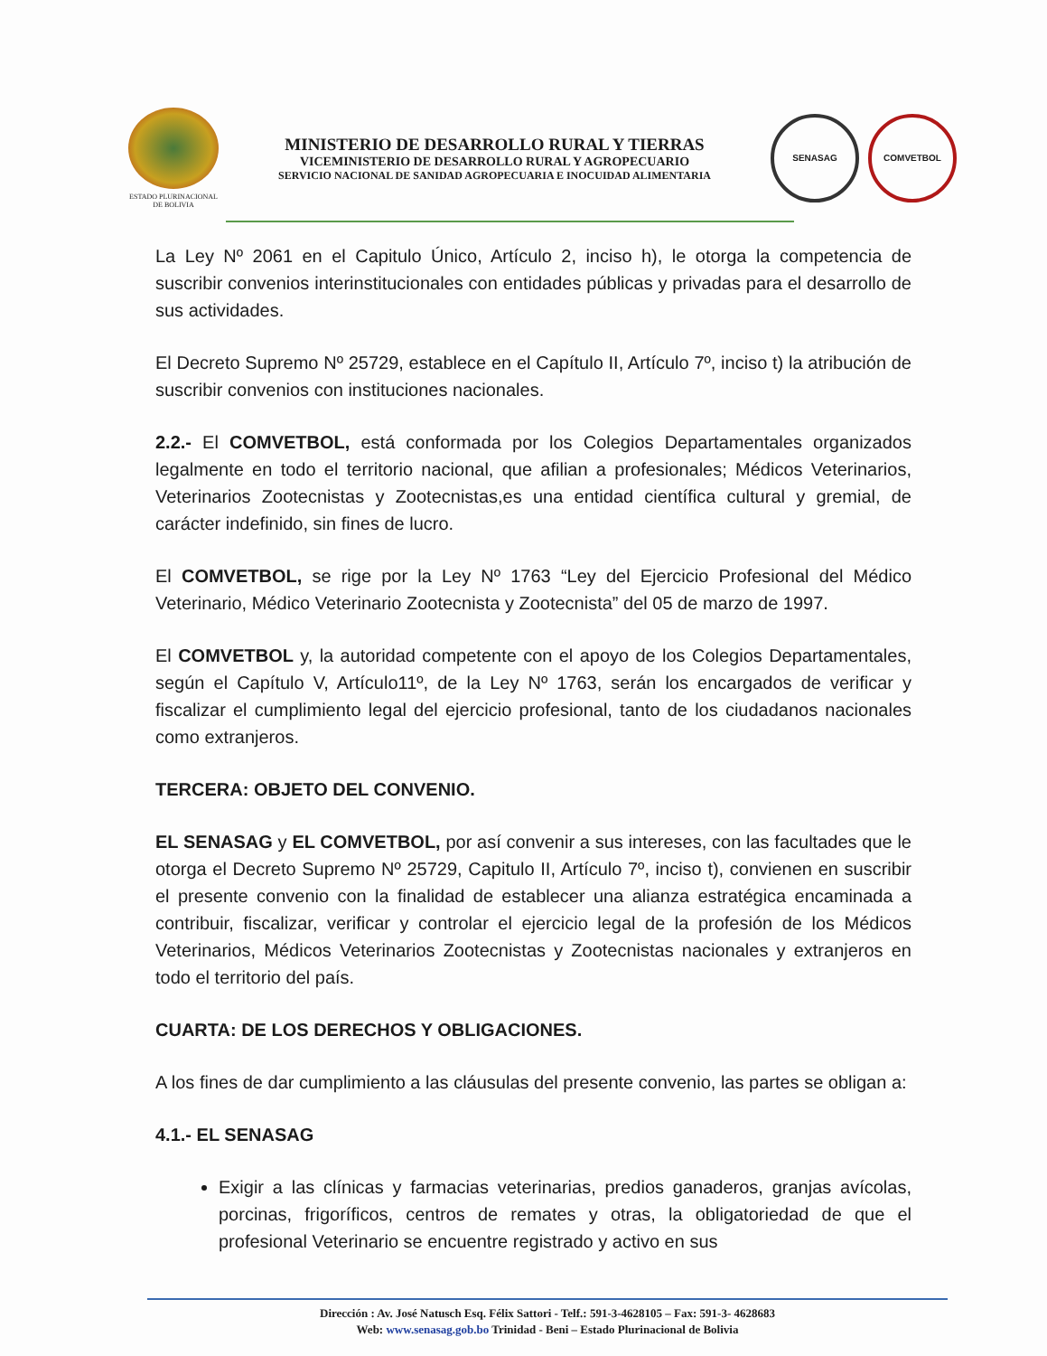ESTADO PLURINACIONAL
DE BOLIVIA
MINISTERIO DE DESARROLLO RURAL Y TIERRAS
VICEMINISTERIO DE DESARROLLO RURAL Y AGROPECUARIO
SERVICIO NACIONAL DE SANIDAD AGROPECUARIA E INOCUIDAD ALIMENTARIA
SENASAG COMVETBOL
La Ley Nº 2061 en el Capitulo Único, Artículo 2, inciso h), le otorga la competencia de suscribir convenios interinstitucionales con entidades públicas y privadas para el desarrollo de sus actividades.
El Decreto Supremo Nº 25729, establece en el Capítulo II, Artículo 7º, inciso t) la atribución de suscribir convenios con instituciones nacionales.
2.2.- El COMVETBOL, está conformada por los Colegios Departamentales organizados legalmente en todo el territorio nacional, que afilian a profesionales; Médicos Veterinarios, Veterinarios Zootecnistas y Zootecnistas,es una entidad científica cultural y gremial, de carácter indefinido, sin fines de lucro.
El COMVETBOL, se rige por la Ley Nº 1763 “Ley del Ejercicio Profesional del Médico Veterinario, Médico Veterinario Zootecnista y Zootecnista” del 05 de marzo de 1997.
El COMVETBOL y, la autoridad competente con el apoyo de los Colegios Departamentales, según el Capítulo V, Artículo11º, de la Ley Nº 1763, serán los encargados de verificar y fiscalizar el cumplimiento legal del ejercicio profesional, tanto de los ciudadanos nacionales como extranjeros.
TERCERA: OBJETO DEL CONVENIO.
EL SENASAG y EL COMVETBOL, por así convenir a sus intereses, con las facultades que le otorga el Decreto Supremo Nº 25729, Capitulo II, Artículo 7º, inciso t), convienen en suscribir el presente convenio con la finalidad de establecer una alianza estratégica encaminada a contribuir, fiscalizar, verificar y controlar el ejercicio legal de la profesión de los Médicos Veterinarios, Médicos Veterinarios Zootecnistas y Zootecnistas nacionales y extranjeros en todo el territorio del país.
CUARTA: DE LOS DERECHOS Y OBLIGACIONES.
A los fines de dar cumplimiento a las cláusulas del presente convenio, las partes se obligan a:
4.1.- EL SENASAG
Exigir a las clínicas y farmacias veterinarias, predios ganaderos, granjas avícolas, porcinas, frigoríficos, centros de remates y otras, la obligatoriedad de que el profesional Veterinario se encuentre registrado y activo en sus
Dirección : Av. José Natusch Esq. Félix Sattori - Telf.: 591-3-4628105 – Fax: 591-3- 4628683
Web: www.senasag.gob.bo Trinidad - Beni – Estado Plurinacional de Bolivia